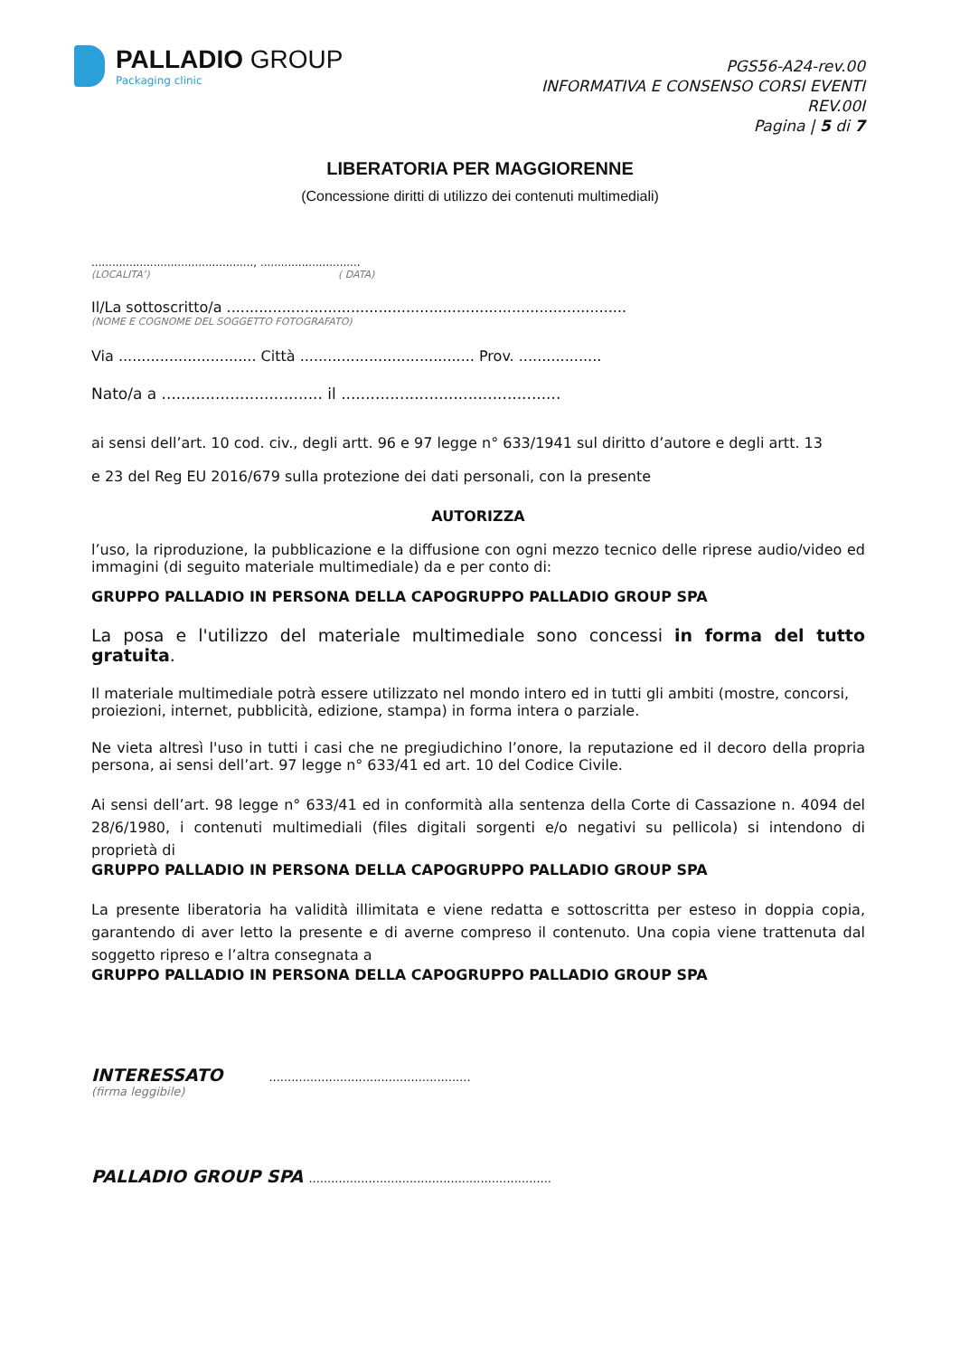PALLADIO GROUP
Packaging clinic
PGS56-A24-rev.00
INFORMATIVA E CONSENSO CORSI EVENTI
REV.00I
Pagina | 5 di 7
LIBERATORIA PER MAGGIORENNE
(Concessione diritti di utilizzo dei contenuti multimediali)
..............................................., .............................
(LOCALITA’) ( DATA)
Il/La sottoscritto/a .......................................................................................
(NOME E COGNOME DEL SOGGETTO FOTOGRAFATO)
Via .............................. Città ...................................... Prov. ..................
Nato/a a ................................. il .............................................
ai sensi dell’art. 10 cod. civ., degli artt. 96 e 97 legge n° 633/1941 sul diritto d’autore e degli artt. 13
e 23 del Reg EU 2016/679 sulla protezione dei dati personali, con la presente
AUTORIZZA
l’uso, la riproduzione, la pubblicazione e la diffusione con ogni mezzo tecnico delle riprese audio/video ed immagini (di seguito materiale multimediale) da e per conto di:
GRUPPO PALLADIO IN PERSONA DELLA CAPOGRUPPO PALLADIO GROUP SPA
La posa e l'utilizzo del materiale multimediale sono concessi in forma del tutto gratuita.
Il materiale multimediale potrà essere utilizzato nel mondo intero ed in tutti gli ambiti (mostre, concorsi, proiezioni, internet, pubblicità, edizione, stampa) in forma intera o parziale.
Ne vieta altresì l'uso in tutti i casi che ne pregiudichino l’onore, la reputazione ed il decoro della propria persona, ai sensi dell’art. 97 legge n° 633/41 ed art. 10 del Codice Civile.
Ai sensi dell’art. 98 legge n° 633/41 ed in conformità alla sentenza della Corte di Cassazione n. 4094 del 28/6/1980, i contenuti multimediali (files digitali sorgenti e/o negativi su pellicola) si intendono di proprietà di
GRUPPO PALLADIO IN PERSONA DELLA CAPOGRUPPO PALLADIO GROUP SPA
La presente liberatoria ha validità illimitata e viene redatta e sottoscritta per esteso in doppia copia, garantendo di aver letto la presente e di averne compreso il contenuto. Una copia viene trattenuta dal soggetto ripreso e l’altra consegnata a
GRUPPO PALLADIO IN PERSONA DELLA CAPOGRUPPO PALLADIO GROUP SPA
INTERESSATO ......................................................
(firma leggibile)
PALLADIO GROUP SPA .................................................................